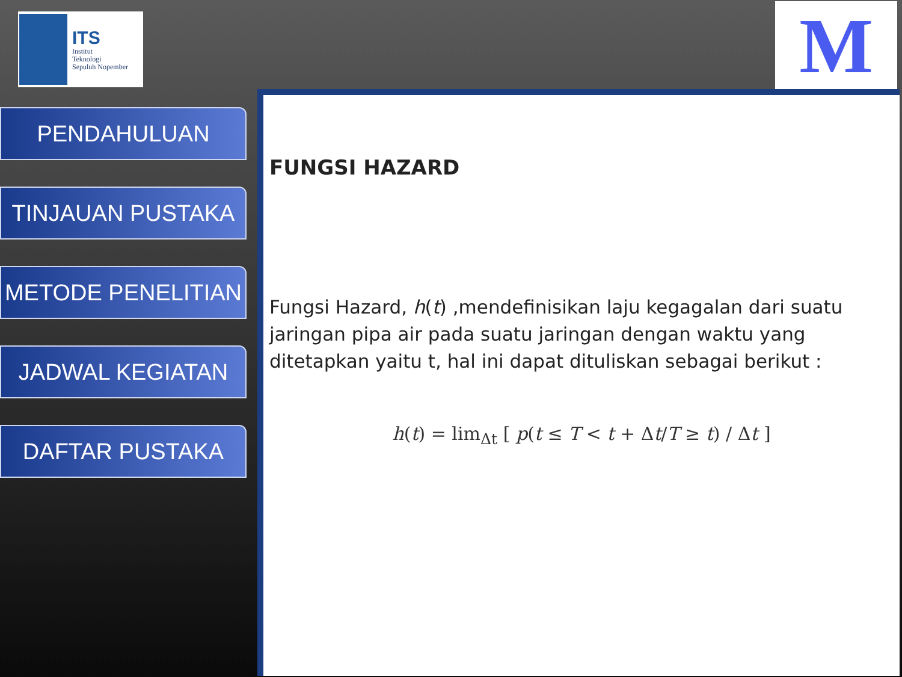ITS
Institut
Teknologi
Sepuluh Nopember
M
PENDAHULUAN
TINJAUAN PUSTAKA
METODE PENELITIAN
JADWAL KEGIATAN
DAFTAR PUSTAKA
FUNGSI HAZARD
Fungsi Hazard, h(t) ,mendefinisikan laju kegagalan dari suatu jaringan pipa air pada suatu jaringan dengan waktu yang ditetapkan yaitu t, hal ini dapat dituliskan sebagai berikut :
h(t) = lim<sub>Δt</sub> [ p(t ≤ T < t + Δt/T ≥ t) / Δt ]